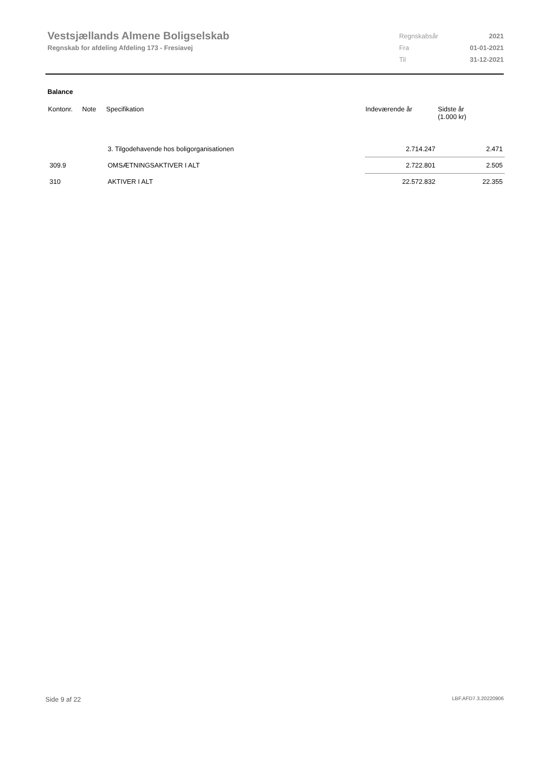Vestsjællands Almene Boligselskab
Regnskab for afdeling Afdeling 173 - Fresiavej
| Regnskabsår | 2021 |
| Fra | 01-01-2021 |
| Til | 31-12-2021 |
Balance
| Kontonr. | Note | Specifikation | Indeværende år | Sidste år (1.000 kr) |
| --- | --- | --- | --- | --- |
| | | 3. Tilgodehavende hos boligorganisationen | 2.714.247 | 2.471 |
| 309.9 | | OMSÆTNINGSAKTIVER I ALT | 2.722.801 | 2.505 |
| 310 | | AKTIVER I ALT | 22.572.832 | 22.355 |
Side 9 af 22 LBF.AFD7.3.20220906